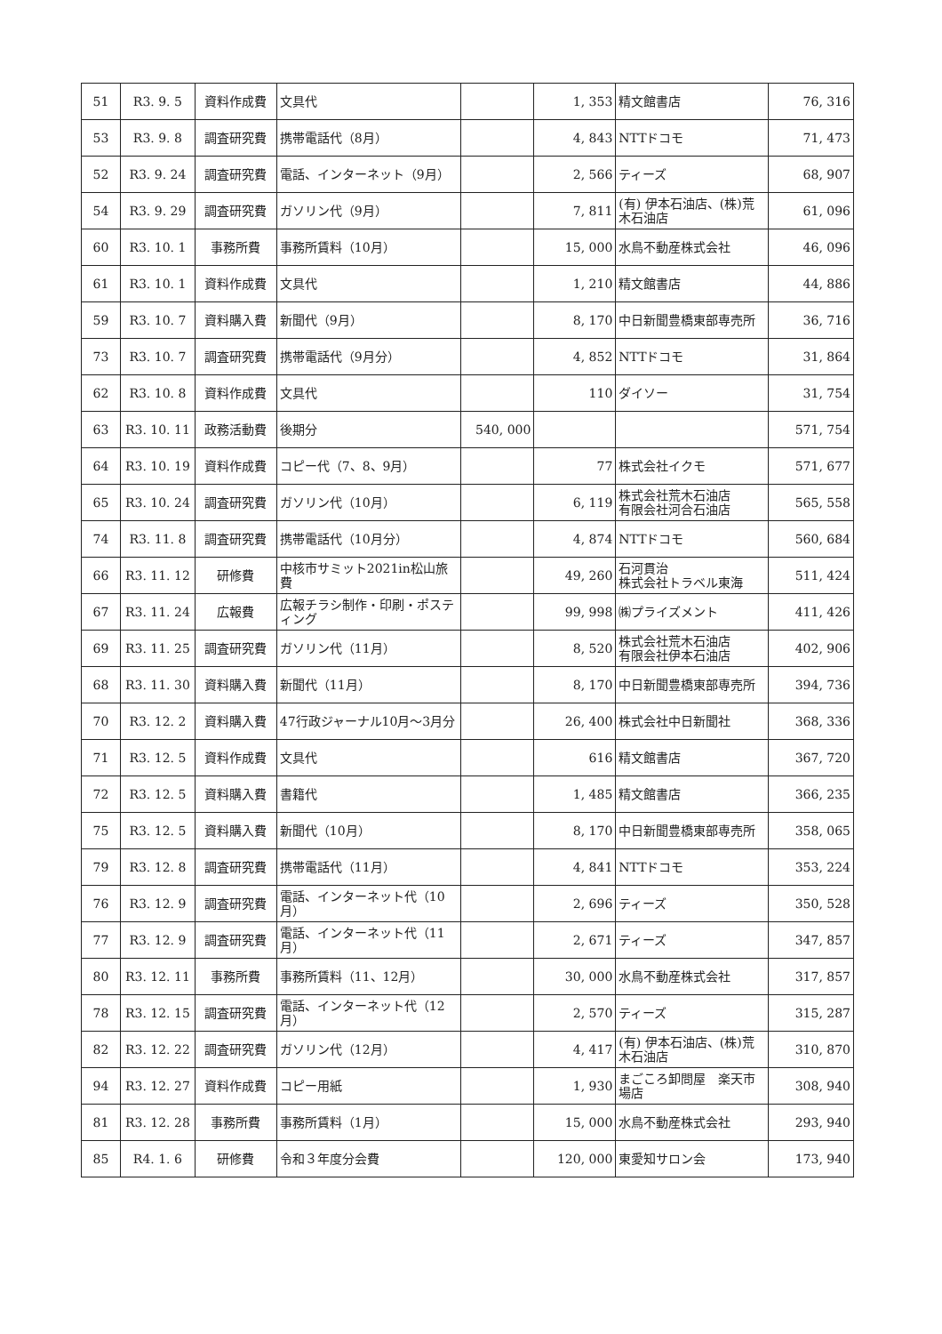| 51 | R3. 9. 5 | 資料作成費 | 文具代 | | 1, 353 | 精文館書店 | 76, 316 |
| 53 | R3. 9. 8 | 調査研究費 | 携帯電話代（8月） | | 4, 843 | NTTドコモ | 71, 473 |
| 52 | R3. 9. 24 | 調査研究費 | 電話、インターネット（9月） | | 2, 566 | ティーズ | 68, 907 |
| 54 | R3. 9. 29 | 調査研究費 | ガソリン代（9月） | | 7, 811 | (有) 伊本石油店、(株)荒木石油店 | 61, 096 |
| 60 | R3. 10. 1 | 事務所費 | 事務所賃料（10月） | | 15, 000 | 水鳥不動産株式会社 | 46, 096 |
| 61 | R3. 10. 1 | 資料作成費 | 文具代 | | 1, 210 | 精文館書店 | 44, 886 |
| 59 | R3. 10. 7 | 資料購入費 | 新聞代（9月） | | 8, 170 | 中日新聞豊橋東部専売所 | 36, 716 |
| 73 | R3. 10. 7 | 調査研究費 | 携帯電話代（9月分） | | 4, 852 | NTTドコモ | 31, 864 |
| 62 | R3. 10. 8 | 資料作成費 | 文具代 | | 110 | ダイソー | 31, 754 |
| 63 | R3. 10. 11 | 政務活動費 | 後期分 | 540, 000 | | | 571, 754 |
| 64 | R3. 10. 19 | 資料作成費 | コピー代（7、8、9月） | | 77 | 株式会社イクモ | 571, 677 |
| 65 | R3. 10. 24 | 調査研究費 | ガソリン代（10月） | | 6, 119 | 株式会社荒木石油店 有限会社河合石油店 | 565, 558 |
| 74 | R3. 11. 8 | 調査研究費 | 携帯電話代（10月分） | | 4, 874 | NTTドコモ | 560, 684 |
| 66 | R3. 11. 12 | 研修費 | 中核市サミット2021in松山旅費 | | 49, 260 | 石河貫治 株式会社トラベル東海 | 511, 424 |
| 67 | R3. 11. 24 | 広報費 | 広報チラシ制作・印刷・ポスティング | | 99, 998 | ㈱プライズメント | 411, 426 |
| 69 | R3. 11. 25 | 調査研究費 | ガソリン代（11月） | | 8, 520 | 株式会社荒木石油店 有限会社伊本石油店 | 402, 906 |
| 68 | R3. 11. 30 | 資料購入費 | 新聞代（11月） | | 8, 170 | 中日新聞豊橋東部専売所 | 394, 736 |
| 70 | R3. 12. 2 | 資料購入費 | 47行政ジャーナル10月～3月分 | | 26, 400 | 株式会社中日新聞社 | 368, 336 |
| 71 | R3. 12. 5 | 資料作成費 | 文具代 | | 616 | 精文館書店 | 367, 720 |
| 72 | R3. 12. 5 | 資料購入費 | 書籍代 | | 1, 485 | 精文館書店 | 366, 235 |
| 75 | R3. 12. 5 | 資料購入費 | 新聞代（10月） | | 8, 170 | 中日新聞豊橋東部専売所 | 358, 065 |
| 79 | R3. 12. 8 | 調査研究費 | 携帯電話代（11月） | | 4, 841 | NTTドコモ | 353, 224 |
| 76 | R3. 12. 9 | 調査研究費 | 電話、インターネット代（10月） | | 2, 696 | ティーズ | 350, 528 |
| 77 | R3. 12. 9 | 調査研究費 | 電話、インターネット代（11月） | | 2, 671 | ティーズ | 347, 857 |
| 80 | R3. 12. 11 | 事務所費 | 事務所賃料（11、12月） | | 30, 000 | 水鳥不動産株式会社 | 317, 857 |
| 78 | R3. 12. 15 | 調査研究費 | 電話、インターネット代（12月） | | 2, 570 | ティーズ | 315, 287 |
| 82 | R3. 12. 22 | 調査研究費 | ガソリン代（12月） | | 4, 417 | (有) 伊本石油店、(株)荒木石油店 | 310, 870 |
| 94 | R3. 12. 27 | 資料作成費 | コピー用紙 | | 1, 930 | まごころ卸問屋 楽天市場店 | 308, 940 |
| 81 | R3. 12. 28 | 事務所費 | 事務所賃料（1月） | | 15, 000 | 水鳥不動産株式会社 | 293, 940 |
| 85 | R4. 1. 6 | 研修費 | 令和３年度分会費 | | 120, 000 | 東愛知サロン会 | 173, 940 |